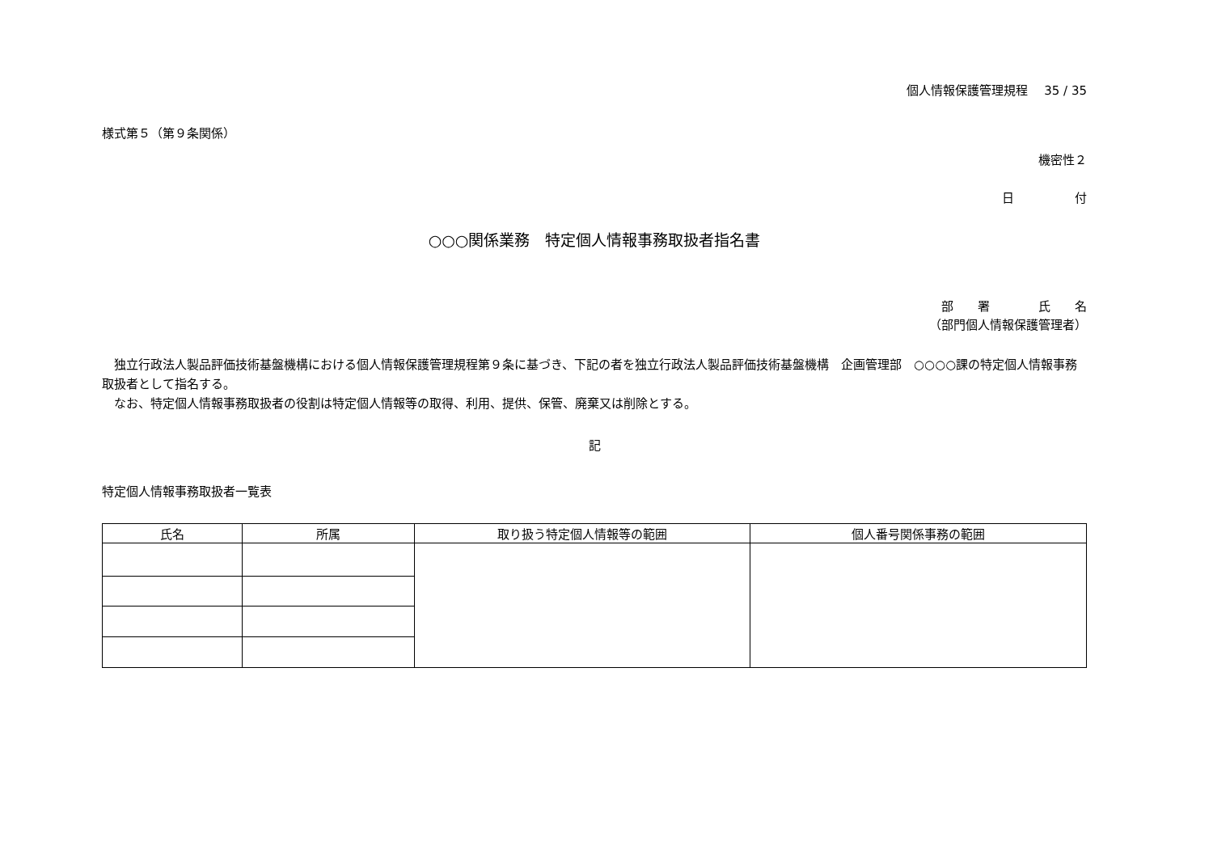個人情報保護管理規程　 35 / 35
様式第５（第９条関係）
機密性２
日　　　　　付
○○○関係業務　特定個人情報事務取扱者指名書
部　　署　　　　氏　　名
（部門個人情報保護管理者）
　独立行政法人製品評価技術基盤機構における個人情報保護管理規程第９条に基づき、下記の者を独立行政法人製品評価技術基盤機構　企画管理部　○○○○課の特定個人情報事務取扱者として指名する。
　なお、特定個人情報事務取扱者の役割は特定個人情報等の取得、利用、提供、保管、廃棄又は削除とする。
記
特定個人情報事務取扱者一覧表
| 氏名 | 所属 | 取り扱う特定個人情報等の範囲 | 個人番号関係事務の範囲 |
| --- | --- | --- | --- |